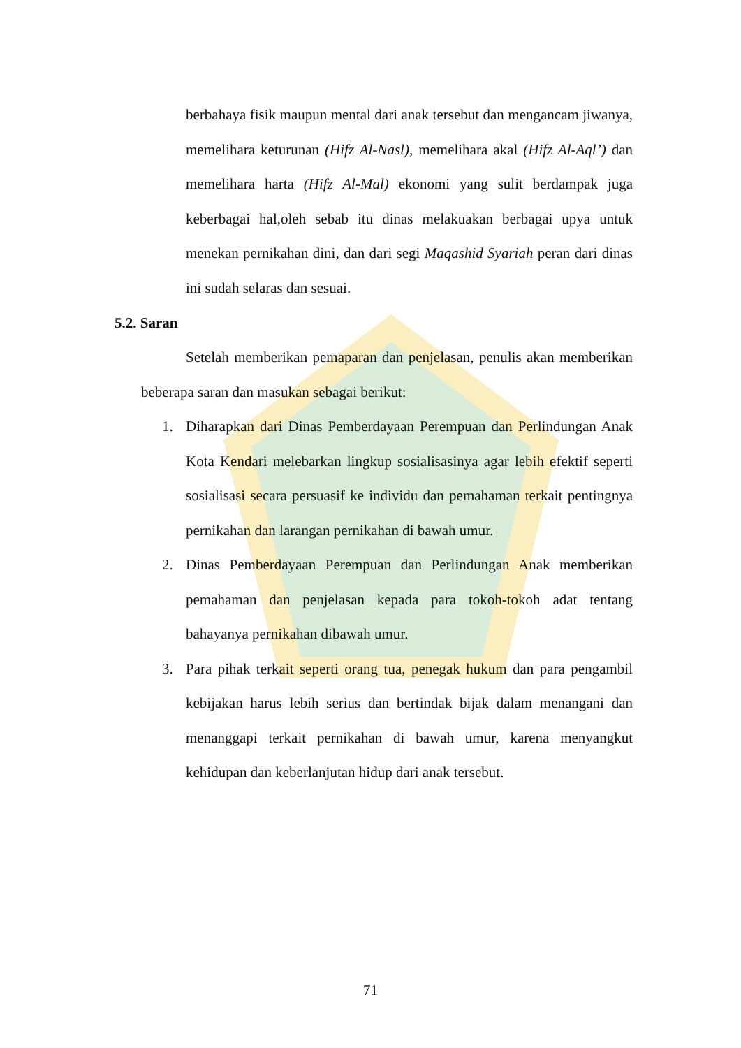berbahaya fisik maupun mental dari anak tersebut dan mengancam jiwanya, memelihara keturunan (Hifz Al-Nasl), memelihara akal (Hifz Al-Aql’) dan memelihara harta (Hifz Al-Mal) ekonomi yang sulit berdampak juga keberbagai hal,oleh sebab itu dinas melakuakan berbagai upya untuk menekan pernikahan dini, dan dari segi Maqashid Syariah peran dari dinas ini sudah selaras dan sesuai.
5.2. Saran
Setelah memberikan pemaparan dan penjelasan, penulis akan memberikan beberapa saran dan masukan sebagai berikut:
1. Diharapkan dari Dinas Pemberdayaan Perempuan dan Perlindungan Anak Kota Kendari melebarkan lingkup sosialisasinya agar lebih efektif seperti sosialisasi secara persuasif ke individu dan pemahaman terkait pentingnya pernikahan dan larangan pernikahan di bawah umur.
2. Dinas Pemberdayaan Perempuan dan Perlindungan Anak memberikan pemahaman dan penjelasan kepada para tokoh-tokoh adat tentang bahayanya pernikahan dibawah umur.
3. Para pihak terkait seperti orang tua, penegak hukum dan para pengambil kebijakan harus lebih serius dan bertindak bijak dalam menangani dan menanggapi terkait pernikahan di bawah umur, karena menyangkut kehidupan dan keberlanjutan hidup dari anak tersebut.
71